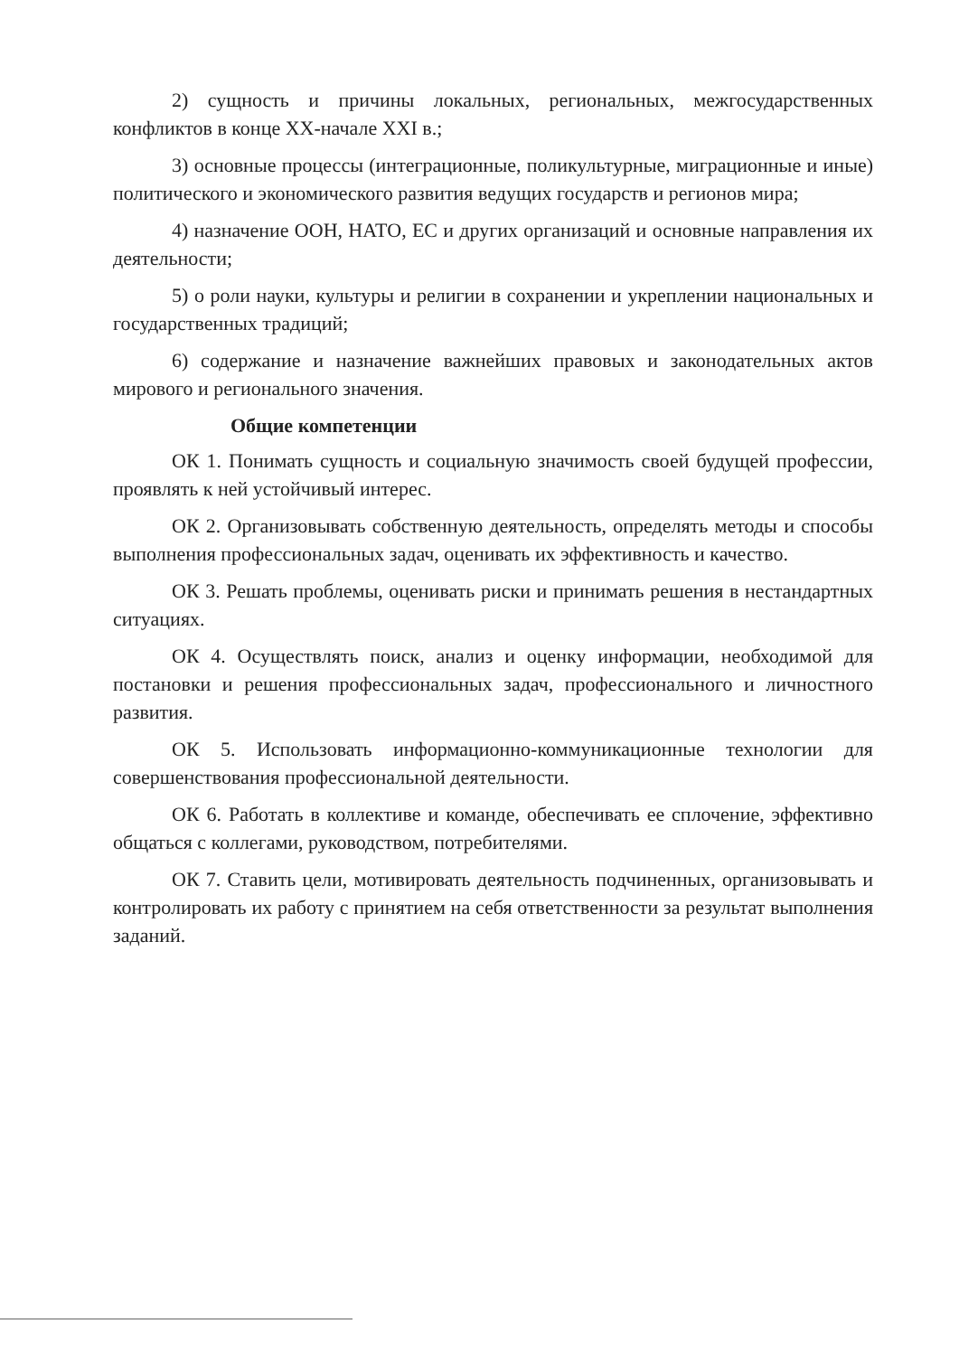2) сущность и причины локальных, региональных, межгосударственных конфликтов в конце XX-начале XXI в.;
3) основные процессы (интеграционные, поликультурные, миграционные и иные) политического и экономического развития ведущих государств и регионов мира;
4) назначение ООН, НАТО, ЕС и других организаций и основные направления их деятельности;
5) о роли науки, культуры и религии в сохранении и укреплении национальных и государственных традиций;
6) содержание и назначение важнейших правовых и законодательных актов мирового и регионального значения.
Общие компетенции
ОК 1. Понимать сущность и социальную значимость своей будущей профессии, проявлять к ней устойчивый интерес.
ОК 2. Организовывать собственную деятельность, определять методы и способы выполнения профессиональных задач, оценивать их эффективность и качество.
ОК 3. Решать проблемы, оценивать риски и принимать решения в нестандартных ситуациях.
ОК 4. Осуществлять поиск, анализ и оценку информации, необходимой для постановки и решения профессиональных задач, профессионального и личностного развития.
ОК 5. Использовать информационно-коммуникационные технологии для совершенствования профессиональной деятельности.
ОК 6. Работать в коллективе и команде, обеспечивать ее сплочение, эффективно общаться с коллегами, руководством, потребителями.
ОК 7. Ставить цели, мотивировать деятельность подчиненных, организовывать и контролировать их работу с принятием на себя ответственности за результат выполнения заданий.